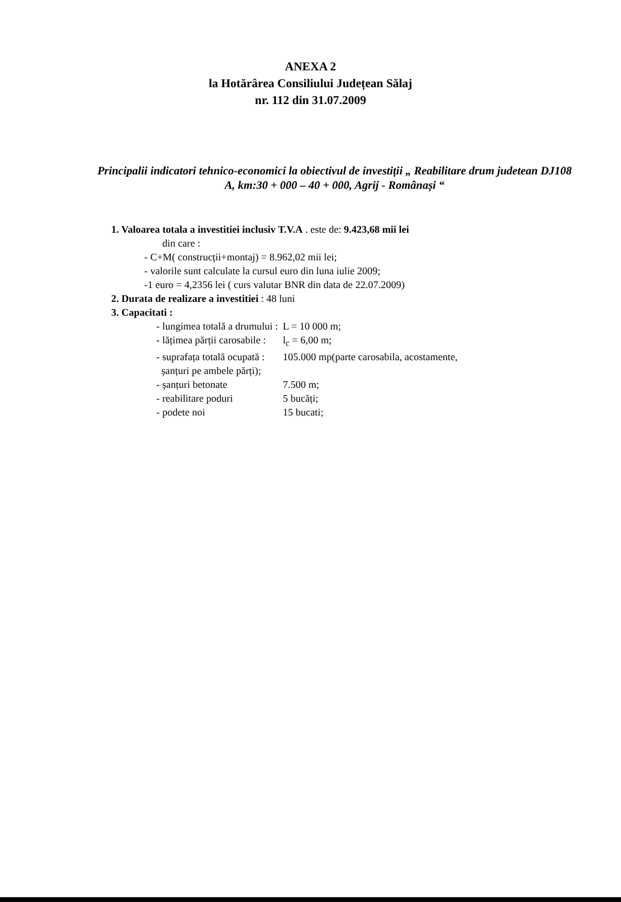ANEXA 2
la Hotărârea Consiliului Județean Sălaj
nr. 112 din 31.07.2009
Principalii indicatori tehnico-economici la obiectivul de investiții „ Reabilitare drum judetean DJ108 A, km:30 + 000 – 40 + 000, Agrij - Românași “
1. Valoarea totala a investitiei inclusiv T.V.A . este de: 9.423,68 mii lei
din care :
- C+M( construcții+montaj) = 8.962,02 mii lei;
- valorile sunt calculate la cursul euro din luna iulie 2009;
-1 euro = 4,2356 lei ( curs valutar BNR din data de 22.07.2009)
2. Durata de realizare a investitiei : 48 luni
3. Capacitati :
| - lungimea totală a drumului : | L = 10 000 m; |
| - lățimea părții carosabile : | l<sub>c</sub> = 6,00 m; |
| - suprafața totală ocupată : șanțuri pe ambele părți); | 105.000 mp(parte carosabila, acostamente, |
| - șanțuri betonate | 7.500 m; |
| - reabilitare poduri | 5 bucăți; |
| - podete noi | 15 bucati; |